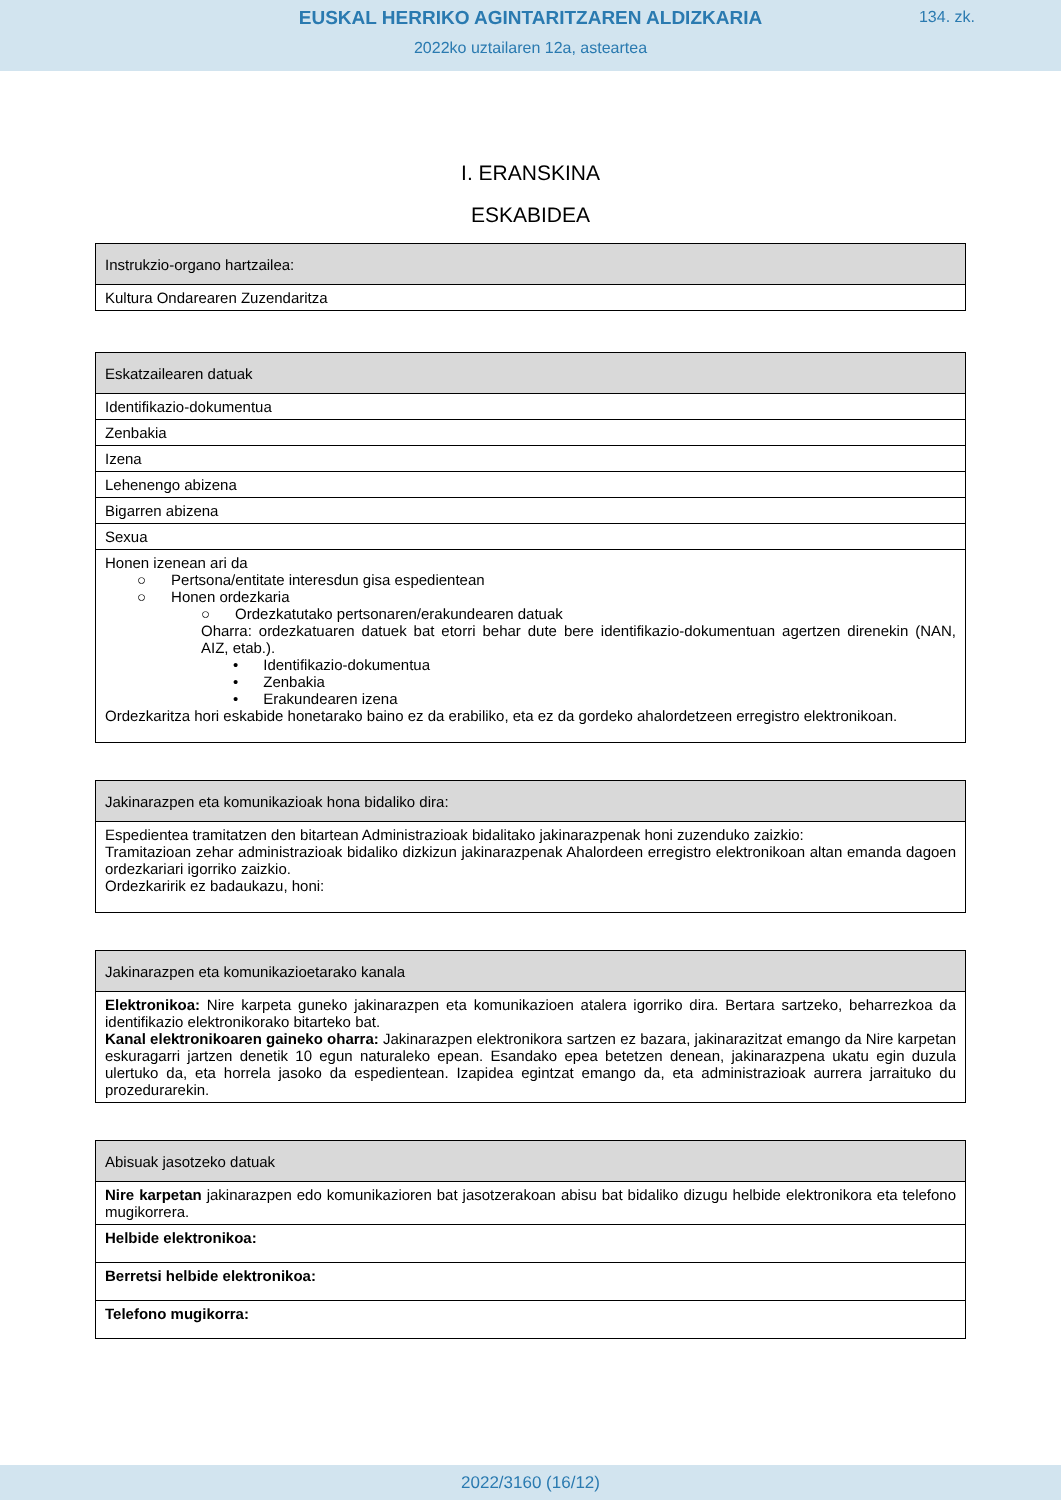EUSKAL HERRIKO AGINTARITZAREN ALDIZKARIA
134. zk.
2022ko uztailaren 12a, asteartea
I. ERANSKINA
ESKABIDEA
| Instrukzio-organo hartzailea: |
| --- |
| Kultura Ondarearen Zuzendaritza |
| Eskatzailearen datuak |
| --- |
| Identifikazio-dokumentua |
| Zenbakia |
| Izena |
| Lehenengo abizena |
| Bigarren abizena |
| Sexua |
| Honen izenean ari da ○ Pertsona/entitate interesdun gisa espedientean ○ Honen ordezkaria ○ Ordezkatutako pertsonaren/erakundearen datuak Oharra: ordezkatuaren datuek bat etorri behar dute bere identifikazio-dokumentuan agertzen direnekin (NAN, AIZ, etab.). • Identifikazio-dokumentua • Zenbakia • Erakundearen izena Ordezkaritza hori eskabide honetarako baino ez da erabiliko, eta ez da gordeko ahalordetzeen erregistro elektronikoan. |
| Jakinarazpen eta komunikazioak hona bidaliko dira: |
| --- |
| Espedientea tramitatzen den bitartean Administrazioak bidalitako jakinarazpenak honi zuzenduko zaizkio: Tramitazioan zehar administrazioak bidaliko dizkizun jakinarazpenak Ahalordeen erregistro elektronikoan altan emanda dagoen ordezkariari igorriko zaizkio. Ordezkaririk ez badaukazu, honi: |
| Jakinarazpen eta komunikazioetarako kanala |
| --- |
| Elektronikoa: Nire karpeta guneko jakinarazpen eta komunikazioen atalera igorriko dira. Bertara sartzeko, beharrezkoa da identifikazio elektronikorako bitarteko bat. Kanal elektronikoaren gaineko oharra: Jakinarazpen elektronikora sartzen ez bazara, jakinarazitzat emango da Nire karpetan eskuragarri jartzen denetik 10 egun naturaleko epean. Esandako epea betetzen denean, jakinarazpena ukatu egin duzula ulertuko da, eta horrela jasoko da espedientean. Izapidea egintzat emango da, eta administrazioak aurrera jarraituko du prozedurarekin. |
| Abisuak jasotzeko datuak |
| --- |
| Nire karpetan jakinarazpen edo komunikazioren bat jasotzerakoan abisu bat bidaliko dizugu helbide elektronikora eta telefono mugikorrera. |
| Helbide elektronikoa: |
| Berretsi helbide elektronikoa: |
| Telefono mugikorra: |
2022/3160 (16/12)